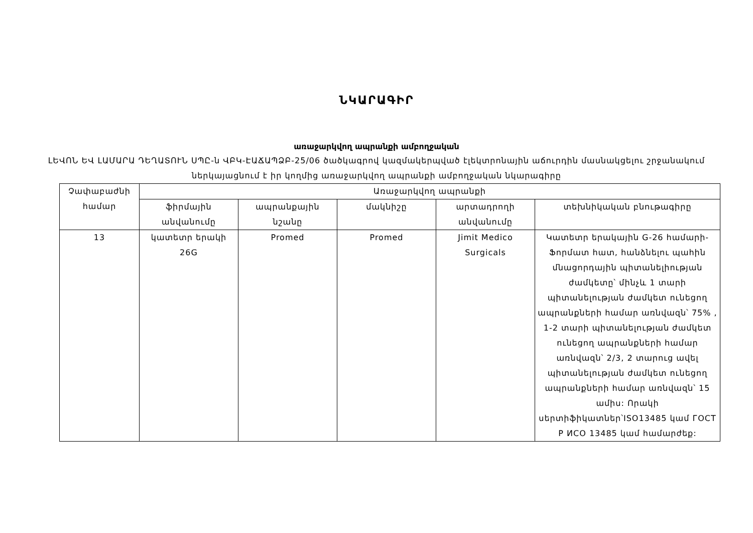ՆԿԱՐԱԳԻՐ
առաջարկվող ապրանքի ամբողջական
ԼԵՎՈՆ ԵՎ ԼԱՄԱՐԱ ԴԵՂԱՏՈՒՆ ՍՊԸ-ն ՎԲԿ-ԷԱՃԱՊՁԲ-25/06 ծածկագրով կազմակերպված էլեկտրոնային աճուրդին մասնակցելու շրջանակում ներկայացնում է իր կողմից առաջարկվող ապրանքի ամբողջական նկարագիրը
| Չափաբաժնի համար | Առաջարկվող ապրանքի | | | | |
| --- | --- | --- | --- | --- | --- |
| | ֆիրմային անվանումը | ապրանքային նշանը | մակնիշը | արտադրողի անվանումը | տեխնիկական բնութագիրը |
| 13 | կատետր երակի 26G | Promed | Promed | Jimit Medico Surgicals | Կատետր երակային G-26 համարի-Ֆորմատ հատ, հանձնելու պահին մնացորդային պիտանելիության ժամկետը՝ մինչև 1 տարի պիտանելության ժամկետ ունեցող ապրանքների համար առնվազն՝ 75% , 1-2 տարի պիտանելության ժամկետ ունեցող ապրանքների համար առնվազն՝ 2/3, 2 տարուց ավել պիտանելության ժամկետ ունեցող ապրանքների համար առնվազն՝ 15 ամիս: Որակի սերտիֆիկատներ՝ISO13485 կամ ГОСТ Р ИСО 13485 կամ համարժեք: |